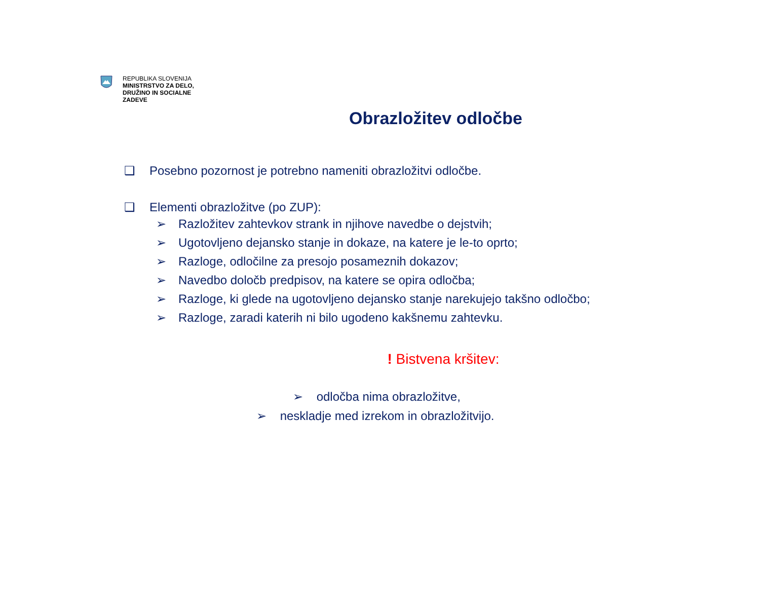REPUBLIKA SLOVENIJA
MINISTRSTVO ZA DELO,
DRUŽINO IN SOCIALNE
ZADEVE
Obrazložitev odločbe
❑ Posebno pozornost je potrebno nameniti obrazložitvi odločbe.
❑ Elementi obrazložitve (po ZUP):
➢ Razložitev zahtevkov strank in njihove navedbe o dejstvih;
➢ Ugotovljeno dejansko stanje in dokaze, na katere je le-to oprto;
➢ Razloge, odločilne za presojo posameznih dokazov;
➢ Navedbo določb predpisov, na katere se opira odločba;
➢ Razloge, ki glede na ugotovljeno dejansko stanje narekujejo takšno odločbo;
➢ Razloge, zaradi katerih ni bilo ugodeno kakšnemu zahtevku.
! Bistvena kršitev:
➢ odločba nima obrazložitve,
➢ neskladje med izrekom in obrazložitvijo.